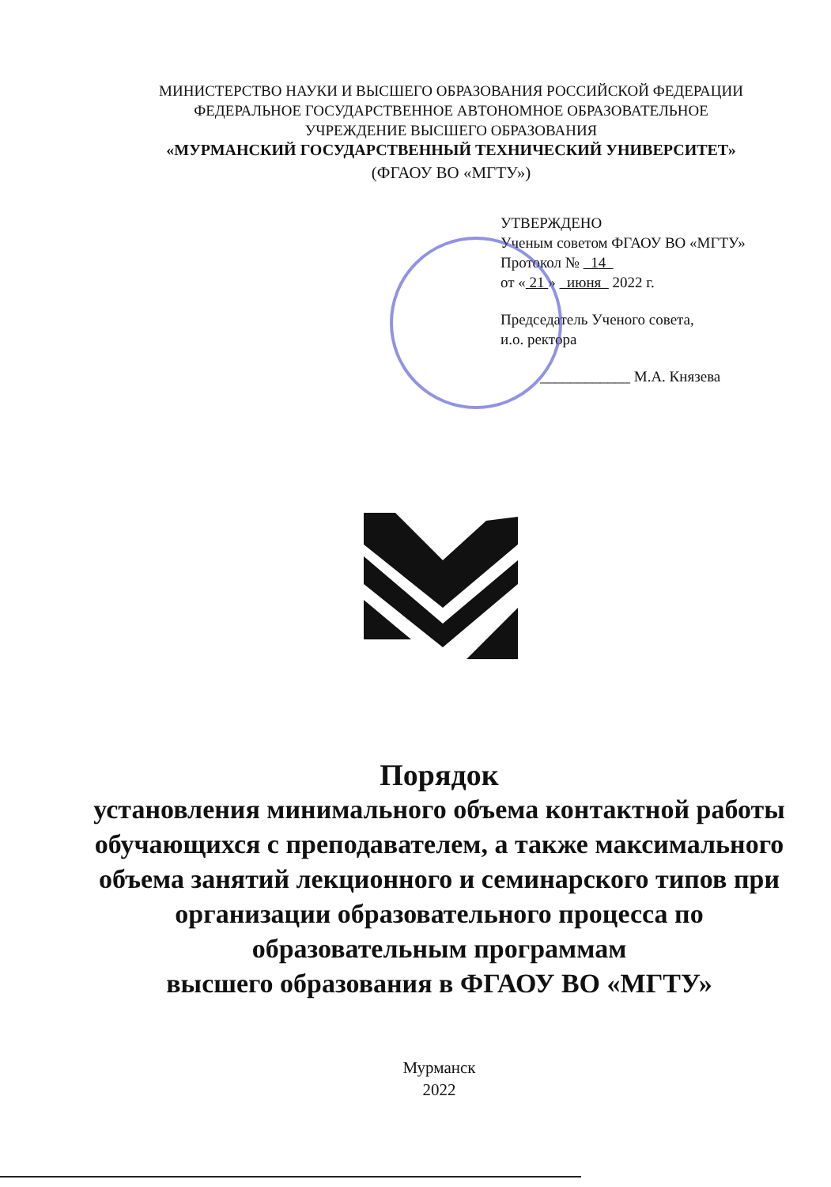МИНИСТЕРСТВО НАУКИ И ВЫСШЕГО ОБРАЗОВАНИЯ РОССИЙСКОЙ ФЕДЕРАЦИИ
ФЕДЕРАЛЬНОЕ ГОСУДАРСТВЕННОЕ АВТОНОМНОЕ ОБРАЗОВАТЕЛЬНОЕ
УЧРЕЖДЕНИЕ ВЫСШЕГО ОБРАЗОВАНИЯ
«МУРМАНСКИЙ ГОСУДАРСТВЕННЫЙ ТЕХНИЧЕСКИЙ УНИВЕРСИТЕТ»
(ФГАОУ ВО «МГТУ»)
УТВЕРЖДЕНО
Ученым советом ФГАОУ ВО «МГТУ»
Протокол № 14
от « 21 » июня 2022 г.
Председатель Ученого совета,
и.о. ректора
____________ М.А. Князева
Порядок
установления минимального объема контактной работы обучающихся с преподавателем, а также максимального объема занятий лекционного и семинарского типов при организации образовательного процесса по образовательным программам
высшего образования в ФГАОУ ВО «МГТУ»
Мурманск
2022